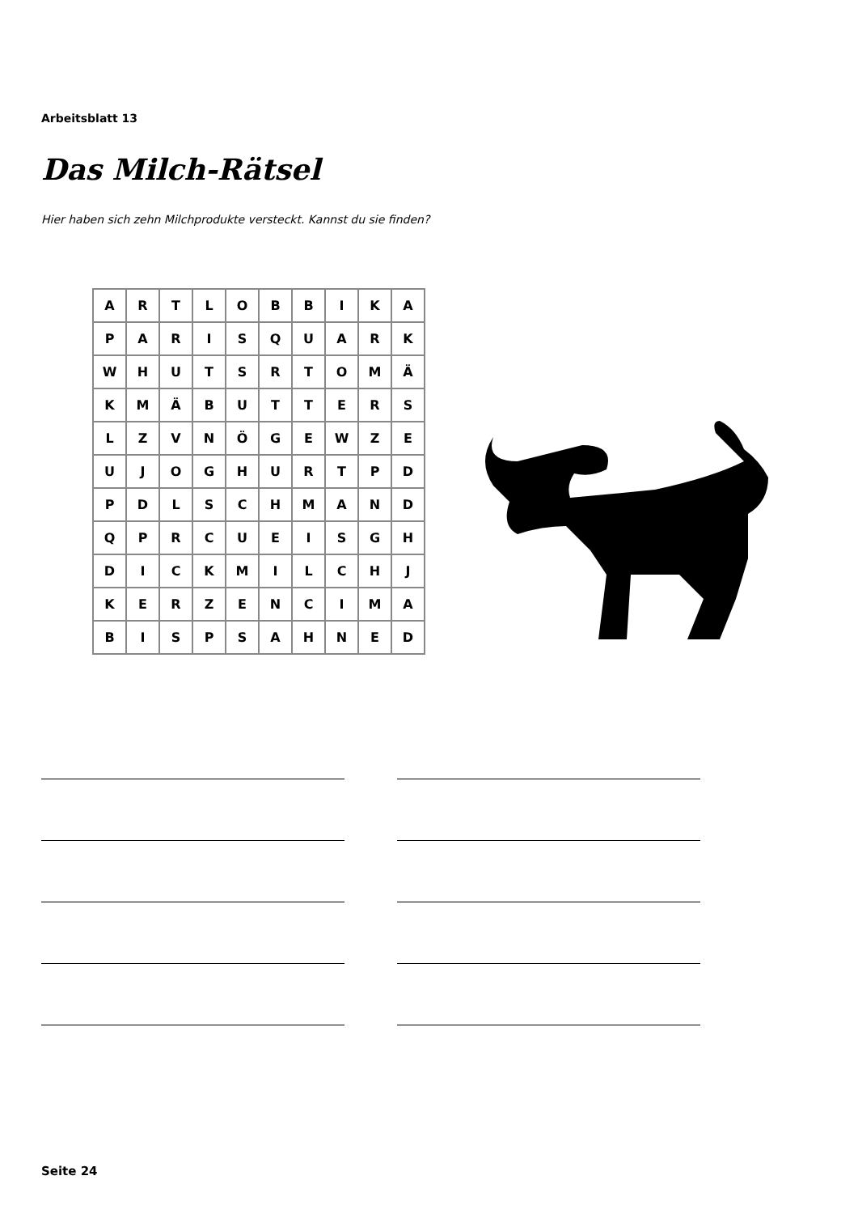Arbeitsblatt 13
Das Milch-Rätsel
Hier haben sich zehn Milchprodukte versteckt. Kannst du sie finden?
| A | R | T | L | O | B | B | I | K | A |
| P | A | R | I | S | Q | U | A | R | K |
| W | H | U | T | S | R | T | O | M | Ä |
| K | M | Ä | B | U | T | T | E | R | S |
| L | Z | V | N | Ö | G | E | W | Z | E |
| U | J | O | G | H | U | R | T | P | D |
| P | D | L | S | C | H | M | A | N | D |
| Q | P | R | C | U | E | I | S | G | H |
| D | I | C | K | M | I | L | C | H | J |
| K | E | R | Z | E | N | C | I | M | A |
| B | I | S | P | S | A | H | N | E | D |
Seite 24